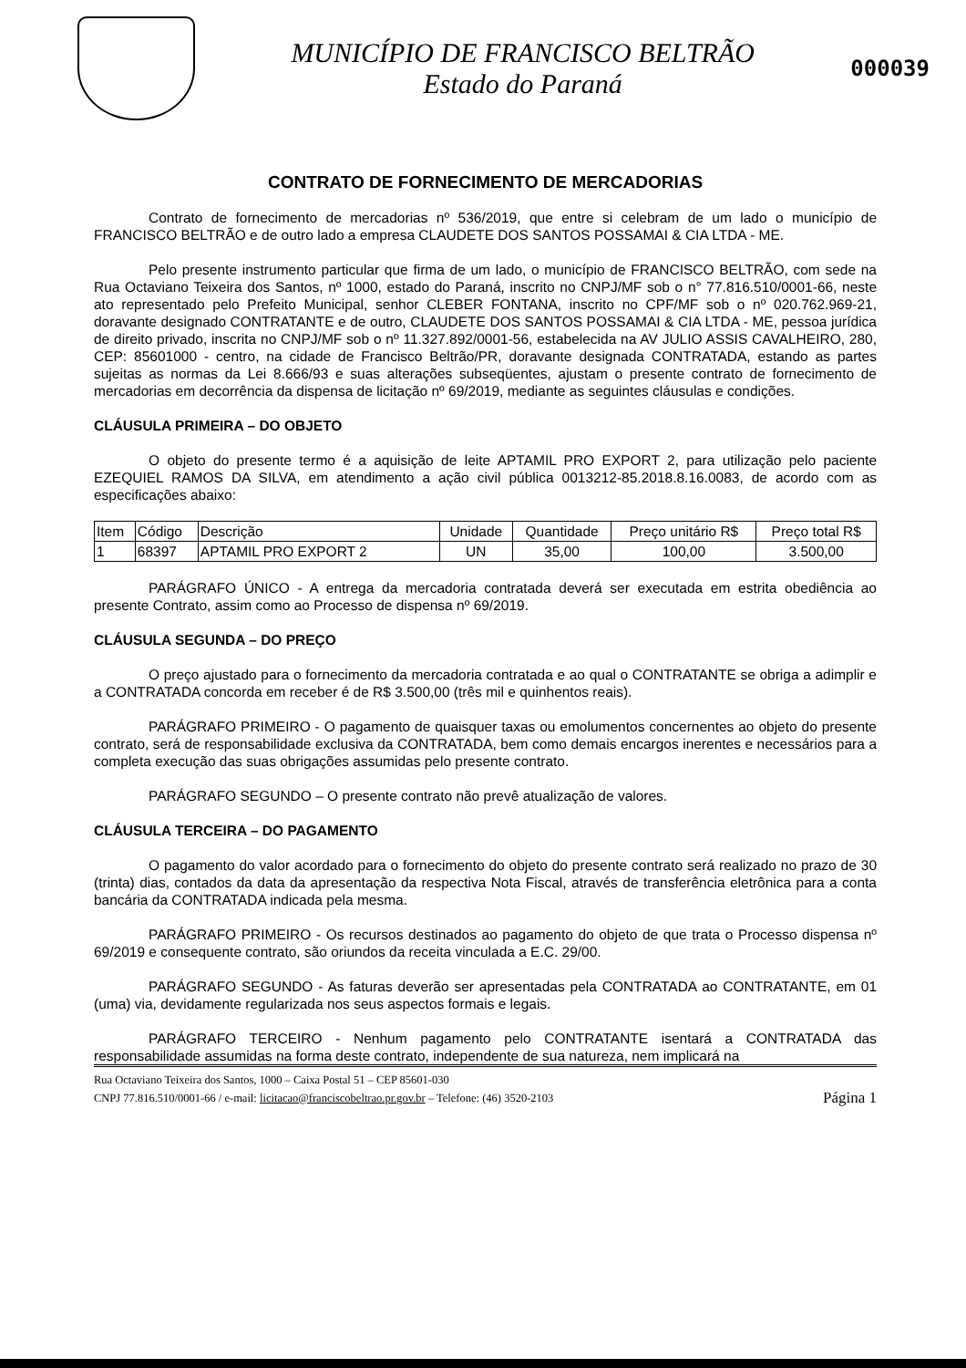MUNICÍPIO DE FRANCISCO BELTRÃO
Estado do Paraná
000039
CONTRATO DE FORNECIMENTO DE MERCADORIAS
Contrato de fornecimento de mercadorias nº 536/2019, que entre si celebram de um lado o município de FRANCISCO BELTRÃO e de outro lado a empresa CLAUDETE DOS SANTOS POSSAMAI & CIA LTDA - ME.
Pelo presente instrumento particular que firma de um lado, o município de FRANCISCO BELTRÃO, com sede na Rua Octaviano Teixeira dos Santos, nº 1000, estado do Paraná, inscrito no CNPJ/MF sob o n° 77.816.510/0001-66, neste ato representado pelo Prefeito Municipal, senhor CLEBER FONTANA, inscrito no CPF/MF sob o nº 020.762.969-21, doravante designado CONTRATANTE e de outro, CLAUDETE DOS SANTOS POSSAMAI & CIA LTDA - ME, pessoa jurídica de direito privado, inscrita no CNPJ/MF sob o nº 11.327.892/0001-56, estabelecida na AV JULIO ASSIS CAVALHEIRO, 280, CEP: 85601000 - centro, na cidade de Francisco Beltrão/PR, doravante designada CONTRATADA, estando as partes sujeitas as normas da Lei 8.666/93 e suas alterações subseqüentes, ajustam o presente contrato de fornecimento de mercadorias em decorrência da dispensa de licitação nº 69/2019, mediante as seguintes cláusulas e condições.
CLÁUSULA PRIMEIRA – DO OBJETO
O objeto do presente termo é a aquisição de leite APTAMIL PRO EXPORT 2, para utilização pelo paciente EZEQUIEL RAMOS DA SILVA, em atendimento a ação civil pública 0013212-85.2018.8.16.0083, de acordo com as especificações abaixo:
| Item | Código | Descrição | Unidade | Quantidade | Preço unitário R$ | Preço total R$ |
| --- | --- | --- | --- | --- | --- | --- |
| 1 | 68397 | APTAMIL PRO EXPORT 2 | UN | 35,00 | 100,00 | 3.500,00 |
PARÁGRAFO ÚNICO - A entrega da mercadoria contratada deverá ser executada em estrita obediência ao presente Contrato, assim como ao Processo de dispensa nº 69/2019.
CLÁUSULA SEGUNDA – DO PREÇO
O preço ajustado para o fornecimento da mercadoria contratada e ao qual o CONTRATANTE se obriga a adimplir e a CONTRATADA concorda em receber é de R$ 3.500,00 (três mil e quinhentos reais).
PARÁGRAFO PRIMEIRO - O pagamento de quaisquer taxas ou emolumentos concernentes ao objeto do presente contrato, será de responsabilidade exclusiva da CONTRATADA, bem como demais encargos inerentes e necessários para a completa execução das suas obrigações assumidas pelo presente contrato.
PARÁGRAFO SEGUNDO – O presente contrato não prevê atualização de valores.
CLÁUSULA TERCEIRA – DO PAGAMENTO
O pagamento do valor acordado para o fornecimento do objeto do presente contrato será realizado no prazo de 30 (trinta) dias, contados da data da apresentação da respectiva Nota Fiscal, através de transferência eletrônica para a conta bancária da CONTRATADA indicada pela mesma.
PARÁGRAFO PRIMEIRO - Os recursos destinados ao pagamento do objeto de que trata o Processo dispensa nº 69/2019 e consequente contrato, são oriundos da receita vinculada a E.C. 29/00.
PARÁGRAFO SEGUNDO - As faturas deverão ser apresentadas pela CONTRATADA ao CONTRATANTE, em 01 (uma) via, devidamente regularizada nos seus aspectos formais e legais.
PARÁGRAFO TERCEIRO - Nenhum pagamento pelo CONTRATANTE isentará a CONTRATADA das responsabilidade assumidas na forma deste contrato, independente de sua natureza, nem implicará na
Rua Octaviano Teixeira dos Santos, 1000 – Caixa Postal 51 – CEP 85601-030
CNPJ 77.816.510/0001-66 / e-mail: licitacao@franciscobeltrao.pr.gov.br – Telefone: (46) 3520-2103 Página 1